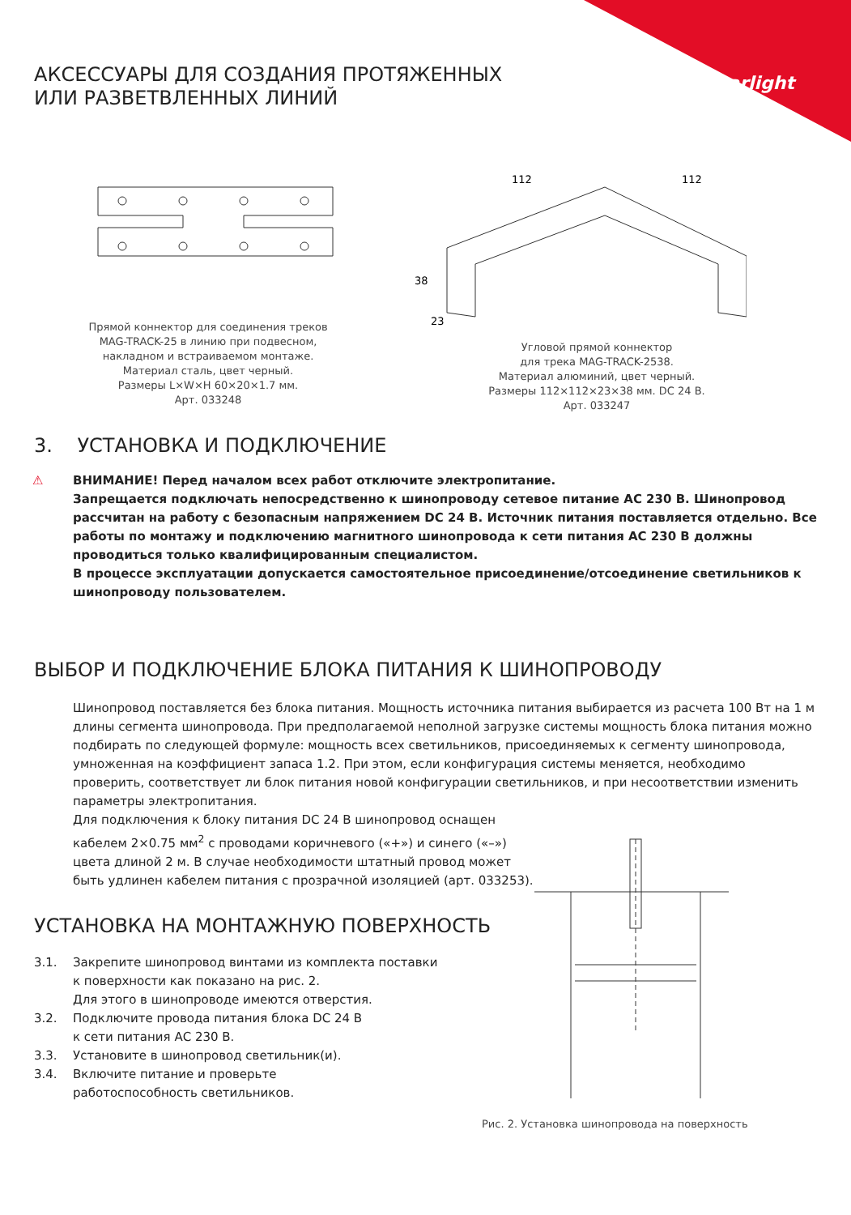arlight
АКСЕССУАРЫ ДЛЯ СОЗДАНИЯ ПРОТЯЖЕННЫХ ИЛИ РАЗВЕТВЛЕННЫХ ЛИНИЙ
Прямой коннектор для соединения треков
MAG-TRACK-25 в линию при подвесном,
накладном и встраиваемом монтаже.
Материал сталь, цвет черный.
Размеры L×W×H 60×20×1.7 мм.
Арт. 033248
112
112
38
23
Угловой прямой коннектор
для трека MAG-TRACK-2538.
Материал алюминий, цвет черный.
Размеры 112×112×23×38 мм. DC 24 В.
Арт. 033247
3. УСТАНОВКА И ПОДКЛЮЧЕНИЕ
⚠ ВНИМАНИЕ! Перед началом всех работ отключите электропитание.
Запрещается подключать непосредственно к шинопроводу сетевое питание АС 230 В. Шинопровод рассчитан на работу с безопасным напряжением DC 24 В. Источник питания поставляется отдельно. Все работы по монтажу и подключению магнитного шинопровода к сети питания АС 230 В должны проводиться только квалифицированным специалистом.
В процессе эксплуатации допускается самостоятельное присоединение/отсоединение светильников к шинопроводу пользователем.
ВЫБОР И ПОДКЛЮЧЕНИЕ БЛОКА ПИТАНИЯ К ШИНОПРОВОДУ
Шинопровод поставляется без блока питания. Мощность источника питания выбирается из расчета 100 Вт на 1 м длины сегмента шинопровода. При предполагаемой неполной загрузке системы мощность блока питания можно подбирать по следующей формуле: мощность всех светильников, присоединяемых к сегменту шинопровода, умноженная на коэффициент запаса 1.2. При этом, если конфигурация системы меняется, необходимо проверить, соответствует ли блок питания новой конфигурации светильников, и при несоответствии изменить параметры электропитания.
Для подключения к блоку питания DC 24 В шинопровод оснащен кабелем 2×0.75 мм<sup>2</sup> с проводами коричневого («+») и синего («–») цвета длиной 2 м. В случае необходимости штатный провод может быть удлинен кабелем питания с прозрачной изоляцией (арт. 033253).
УСТАНОВКА НА МОНТАЖНУЮ ПОВЕРХНОСТЬ
3.1. Закрепите шинопровод винтами из комплекта поставки
к поверхности как показано на рис. 2.
Для этого в шинопроводе имеются отверстия.
3.2. Подключите провода питания блока DC 24 В
к сети питания АС 230 В.
3.3. Установите в шинопровод светильник(и).
3.4. Включите питание и проверьте
работоспособность светильников.
Рис. 2. Установка шинопровода на поверхность